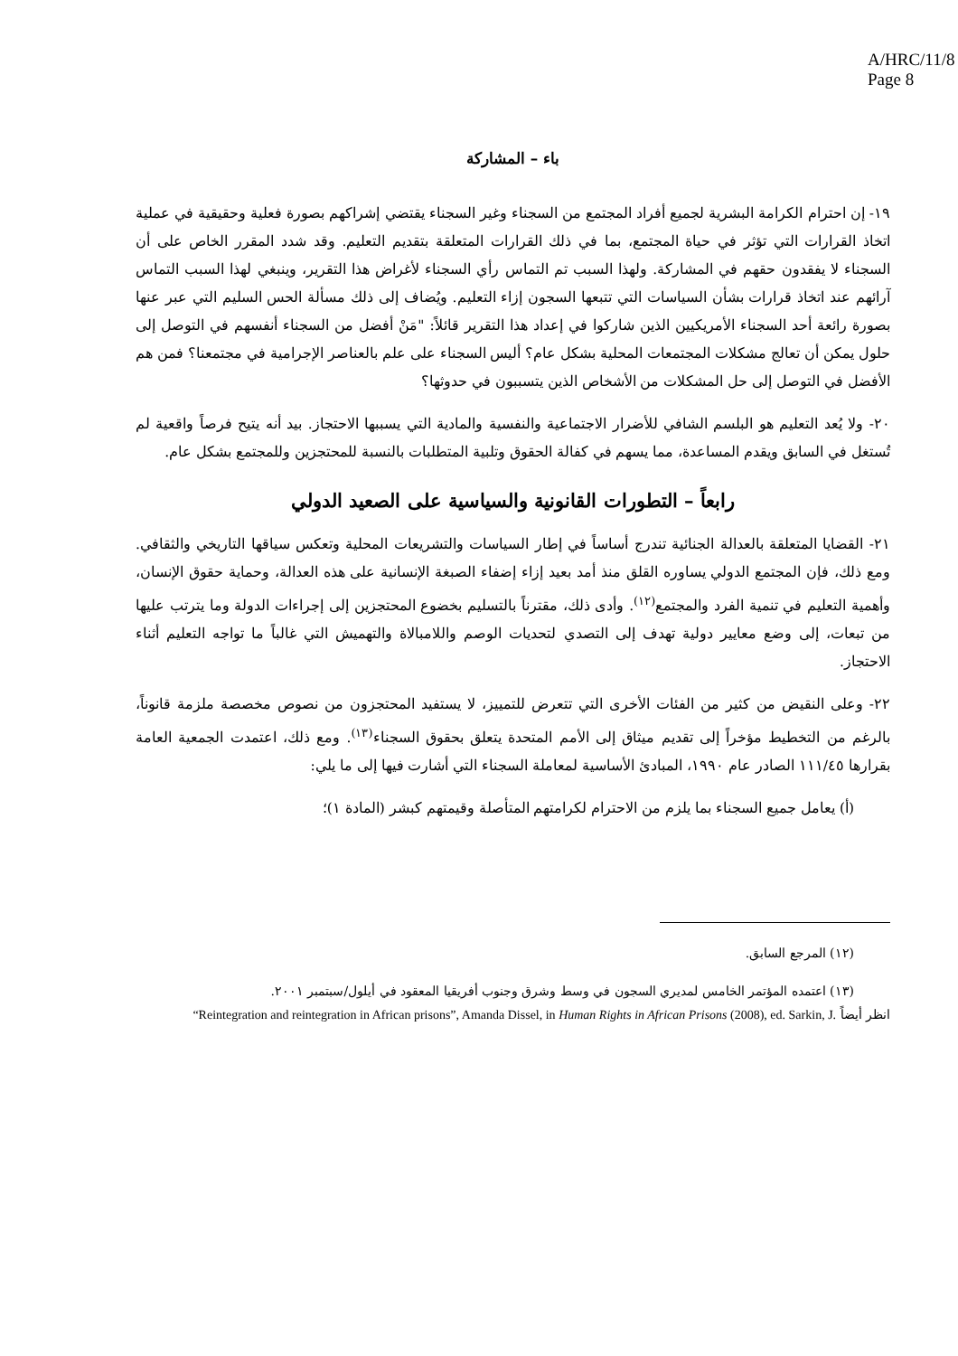A/HRC/11/8
Page 8
باء – المشاركة
١٩- إن احترام الكرامة البشرية لجميع أفراد المجتمع من السجناء وغير السجناء يقتضي إشراكهم بصورة فعلية وحقيقية في عملية اتخاذ القرارات التي تؤثر في حياة المجتمع، بما في ذلك القرارات المتعلقة بتقديم التعليم. وقد شدد المقرر الخاص على أن السجناء لا يفقدون حقهم في المشاركة. ولهذا السبب تم التماس رأي السجناء لأغراض هذا التقرير، وينبغي لهذا السبب التماس آرائهم عند اتخاذ قرارات بشأن السياسات التي تتبعها السجون إزاء التعليم. ويُضاف إلى ذلك مسألة الحس السليم التي عبر عنها بصورة رائعة أحد السجناء الأمريكيين الذين شاركوا في إعداد هذا التقرير قائلاً: "مَنْ أفضل من السجناء أنفسهم في التوصل إلى حلول يمكن أن تعالج مشكلات المجتمعات المحلية بشكل عام؟ أليس السجناء على علم بالعناصر الإجرامية في مجتمعنا؟ فمن هم الأفضل في التوصل إلى حل المشكلات من الأشخاص الذين يتسببون في حدوثها؟
٢٠- ولا يُعد التعليم هو البلسم الشافي للأضرار الاجتماعية والنفسية والمادية التي يسببها الاحتجاز. بيد أنه يتيح فرصاً واقعية لم تُستغل في السابق ويقدم المساعدة، مما يسهم في كفالة الحقوق وتلبية المتطلبات بالنسبة للمحتجزين وللمجتمع بشكل عام.
رابعاً – التطورات القانونية والسياسية على الصعيد الدولي
٢١- القضايا المتعلقة بالعدالة الجنائية تندرج أساساً في إطار السياسات والتشريعات المحلية وتعكس سياقها التاريخي والثقافي. ومع ذلك، فإن المجتمع الدولي يساوره القلق منذ أمد بعيد إزاء إضفاء الصبغة الإنسانية على هذه العدالة، وحماية حقوق الإنسان، وأهمية التعليم في تنمية الفرد والمجتمع<sup>(١٢)</sup>. وأدى ذلك، مقترناً بالتسليم بخضوع المحتجزين إلى إجراءات الدولة وما يترتب عليها من تبعات، إلى وضع معايير دولية تهدف إلى التصدي لتحديات الوصم واللامبالاة والتهميش التي غالباً ما تواجه التعليم أثناء الاحتجاز.
٢٢- وعلى النقيض من كثير من الفئات الأخرى التي تتعرض للتمييز، لا يستفيد المحتجزون من نصوص مخصصة ملزمة قانوناً، بالرغم من التخطيط مؤخراً إلى تقديم ميثاق إلى الأمم المتحدة يتعلق بحقوق السجناء<sup>(١٣)</sup>. ومع ذلك، اعتمدت الجمعية العامة بقرارها ١١١/٤٥ الصادر عام ١٩٩٠، المبادئ الأساسية لمعاملة السجناء التي أشارت فيها إلى ما يلي:
(أ) يعامل جميع السجناء بما يلزم من الاحترام لكرامتهم المتأصلة وقيمتهم كبشر (المادة ١)؛
(١٢) المرجع السابق.
(١٣) اعتمده المؤتمر الخامس لمديري السجون في وسط وشرق وجنوب أفريقيا المعقود في أيلول/سبتمبر ٢٠٠١.
انظر أيضاً “Reintegration and reintegration in African prisons”, Amanda Dissel, in Human Rights in African Prisons (2008), ed. Sarkin, J.